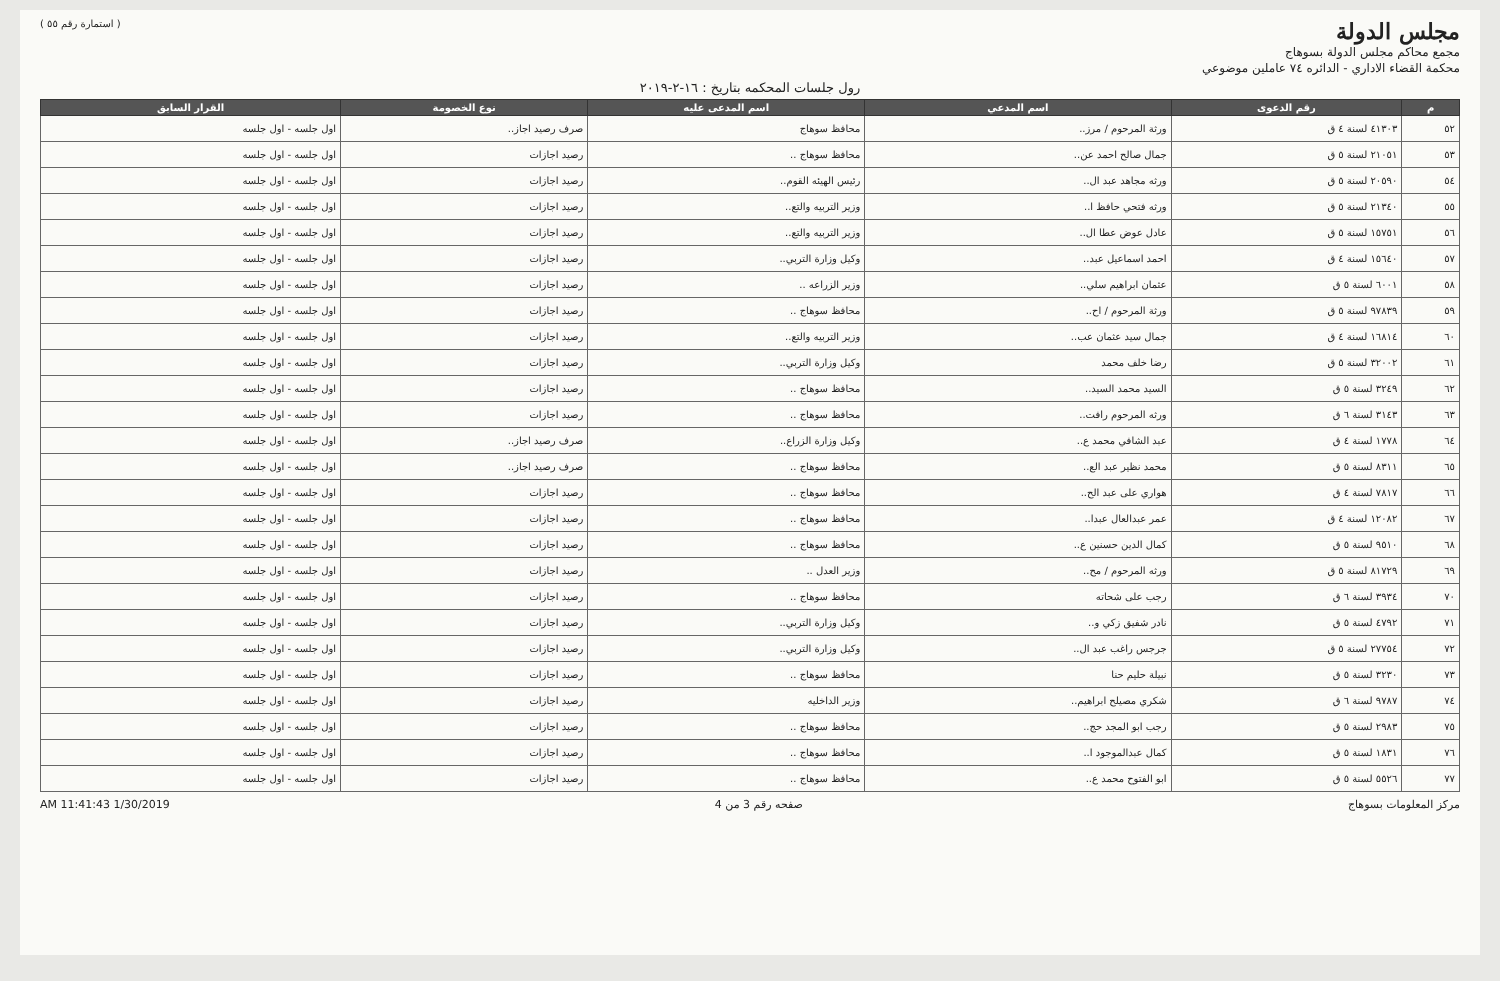مجلس الدولة
مجمع محاكم مجلس الدولة بسوهاج
محكمة القضاء الاداري - الدائره ٧٤ عاملين موضوعي
( استمارة رقم ٥٥ )
رول جلسات المحكمه بتاريخ : ١٦-٢-٢٠١٩
| م | رقم الدعوى | اسم المدعي | اسم المدعى عليه | نوع الخصومة | القرار السابق |
| --- | --- | --- | --- | --- | --- |
| ٥٢ | ٤١٣٠٣ لسنة ٤ ق | ورثة المرحوم / مرز.. | محافظ سوهاج | صرف رصيد اجاز.. | اول جلسه - اول جلسه |
| ٥٣ | ٢١٠٥١ لسنة ٥ ق | جمال صالح احمد عن.. | محافظ سوهاج .. | رصيد اجازات | اول جلسه - اول جلسه |
| ٥٤ | ٢٠٥٩٠ لسنة ٥ ق | ورثه مجاهد عبد ال.. | رئيس الهيئه القوم.. | رصيد اجازات | اول جلسه - اول جلسه |
| ٥٥ | ٢١٣٤٠ لسنة ٥ ق | ورثه فتحي حافظ ا.. | وزير التربيه والتع.. | رصيد اجازات | اول جلسه - اول جلسه |
| ٥٦ | ١٥٧٥١ لسنة ٥ ق | عادل عوض عطا ال.. | وزير التربيه والتع.. | رصيد اجازات | اول جلسه - اول جلسه |
| ٥٧ | ١٥٦٤٠ لسنة ٤ ق | احمد اسماعيل عبد.. | وكيل وزارة التربي.. | رصيد اجازات | اول جلسه - اول جلسه |
| ٥٨ | ٦٠٠١ لسنة ٥ ق | عثمان ابراهيم سلي.. | وزير الزراعه .. | رصيد اجازات | اول جلسه - اول جلسه |
| ٥٩ | ٩٧٨٣٩ لسنة ٥ ق | ورثة المرحوم / اح.. | محافظ سوهاج .. | رصيد اجازات | اول جلسه - اول جلسه |
| ٦٠ | ١٦٨١٤ لسنة ٤ ق | جمال سيد عثمان عب.. | وزير التربيه والتع.. | رصيد اجازات | اول جلسه - اول جلسه |
| ٦١ | ٣٢٠٠٢ لسنة ٥ ق | رضا خلف محمد | وكيل وزارة التربي.. | رصيد اجازات | اول جلسه - اول جلسه |
| ٦٢ | ٣٢٤٩ لسنة ٥ ق | السيد محمد السيد.. | محافظ سوهاج .. | رصيد اجازات | اول جلسه - اول جلسه |
| ٦٣ | ٣١٤٣ لسنة ٦ ق | ورثه المرحوم رافت.. | محافظ سوهاج .. | رصيد اجازات | اول جلسه - اول جلسه |
| ٦٤ | ١٧٧٨ لسنة ٤ ق | عبد الشافي محمد ع.. | وكيل وزارة الزراع.. | صرف رصيد اجاز.. | اول جلسه - اول جلسه |
| ٦٥ | ٨٣١١ لسنة ٥ ق | محمد نظير عبد الع.. | محافظ سوهاج .. | صرف رصيد اجاز.. | اول جلسه - اول جلسه |
| ٦٦ | ٧٨١٧ لسنة ٤ ق | هواري على عبد الح.. | محافظ سوهاج .. | رصيد اجازات | اول جلسه - اول جلسه |
| ٦٧ | ١٢٠٨٢ لسنة ٤ ق | عمر عبدالعال عبدا.. | محافظ سوهاج .. | رصيد اجازات | اول جلسه - اول جلسه |
| ٦٨ | ٩٥١٠ لسنة ٥ ق | كمال الدين حسنين ع.. | محافظ سوهاج .. | رصيد اجازات | اول جلسه - اول جلسه |
| ٦٩ | ٨١٧٢٩ لسنة ٥ ق | ورثه المرحوم / مح.. | وزير العدل .. | رصيد اجازات | اول جلسه - اول جلسه |
| ٧٠ | ٣٩٣٤ لسنة ٦ ق | رجب على شحاته | محافظ سوهاج .. | رصيد اجازات | اول جلسه - اول جلسه |
| ٧١ | ٤٧٩٢ لسنة ٥ ق | نادر شفيق زكي و.. | وكيل وزارة التربي.. | رصيد اجازات | اول جلسه - اول جلسه |
| ٧٢ | ٢٧٧٥٤ لسنة ٥ ق | جرجس راغب عبد ال.. | وكيل وزارة التربي.. | رصيد اجازات | اول جلسه - اول جلسه |
| ٧٣ | ٣٢٣٠ لسنة ٥ ق | نبيلة حليم حنا | محافظ سوهاج .. | رصيد اجازات | اول جلسه - اول جلسه |
| ٧٤ | ٩٧٨٧ لسنة ٦ ق | شكري مصيلح ابراهيم.. | وزير الداخليه | رصيد اجازات | اول جلسه - اول جلسه |
| ٧٥ | ٢٩٨٣ لسنة ٥ ق | رجب ابو المجد حج.. | محافظ سوهاج .. | رصيد اجازات | اول جلسه - اول جلسه |
| ٧٦ | ١٨٣١ لسنة ٥ ق | كمال عبدالموجود ا.. | محافظ سوهاج .. | رصيد اجازات | اول جلسه - اول جلسه |
| ٧٧ | ٥٥٢٦ لسنة ٥ ق | ابو الفتوح محمد ع.. | محافظ سوهاج .. | رصيد اجازات | اول جلسه - اول جلسه |
مركز المعلومات بسوهاج صفحه رقم 3 من 4 AM 11:41:43 1/30/2019